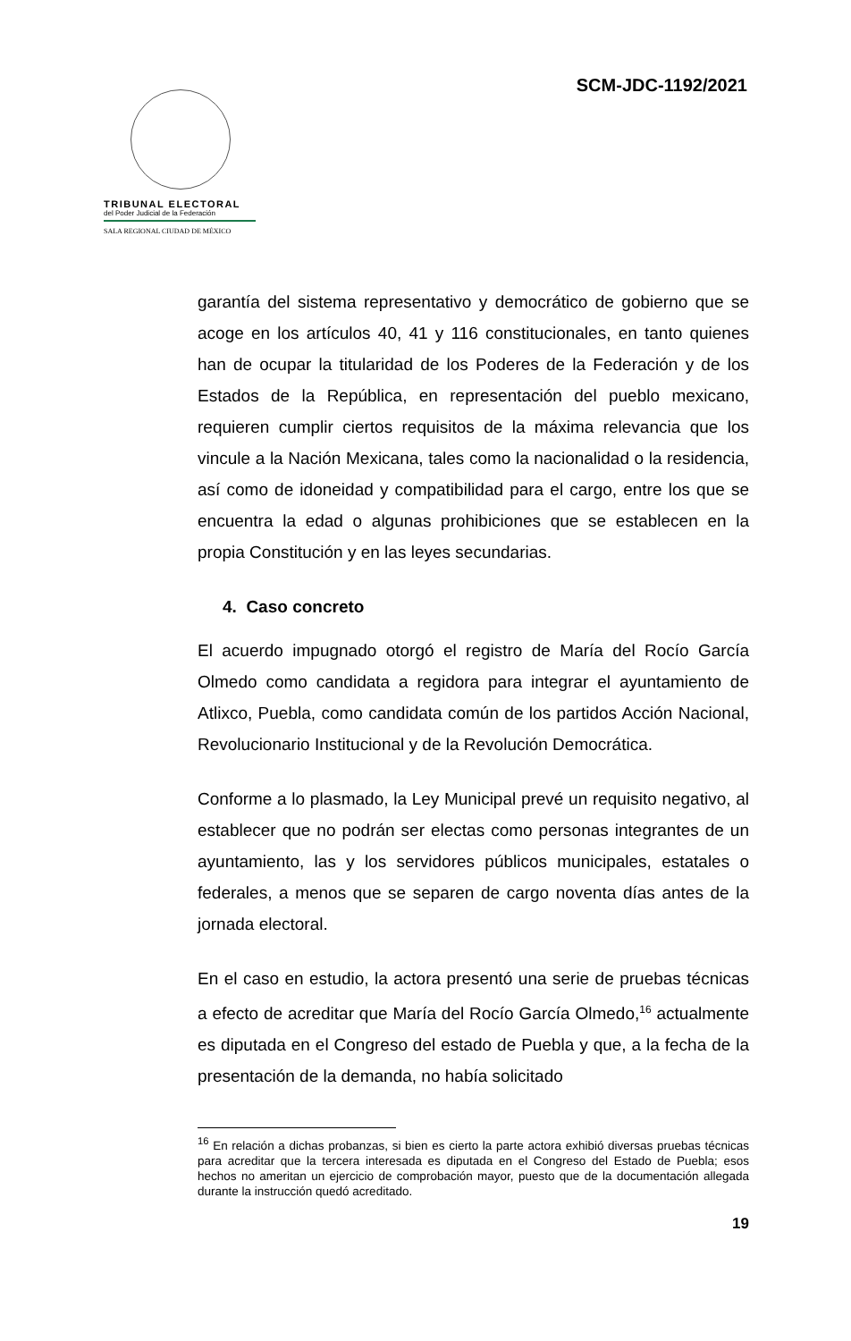SCM-JDC-1192/2021
TRIBUNAL ELECTORAL
del Poder Judicial de la Federación
SALA REGIONAL CIUDAD DE MÉXICO
garantía del sistema representativo y democrático de gobierno que se acoge en los artículos 40, 41 y 116 constitucionales, en tanto quienes han de ocupar la titularidad de los Poderes de la Federación y de los Estados de la República, en representación del pueblo mexicano, requieren cumplir ciertos requisitos de la máxima relevancia que los vincule a la Nación Mexicana, tales como la nacionalidad o la residencia, así como de idoneidad y compatibilidad para el cargo, entre los que se encuentra la edad o algunas prohibiciones que se establecen en la propia Constitución y en las leyes secundarias.
4. Caso concreto
El acuerdo impugnado otorgó el registro de María del Rocío García Olmedo como candidata a regidora para integrar el ayuntamiento de Atlixco, Puebla, como candidata común de los partidos Acción Nacional, Revolucionario Institucional y de la Revolución Democrática.
Conforme a lo plasmado, la Ley Municipal prevé un requisito negativo, al establecer que no podrán ser electas como personas integrantes de un ayuntamiento, las y los servidores públicos municipales, estatales o federales, a menos que se separen de cargo noventa días antes de la jornada electoral.
En el caso en estudio, la actora presentó una serie de pruebas técnicas a efecto de acreditar que María del Rocío García Olmedo,<sup>16</sup> actualmente es diputada en el Congreso del estado de Puebla y que, a la fecha de la presentación de la demanda, no había solicitado
<sup>16</sup> En relación a dichas probanzas, si bien es cierto la parte actora exhibió diversas pruebas técnicas para acreditar que la tercera interesada es diputada en el Congreso del Estado de Puebla; esos hechos no ameritan un ejercicio de comprobación mayor, puesto que de la documentación allegada durante la instrucción quedó acreditado.
19